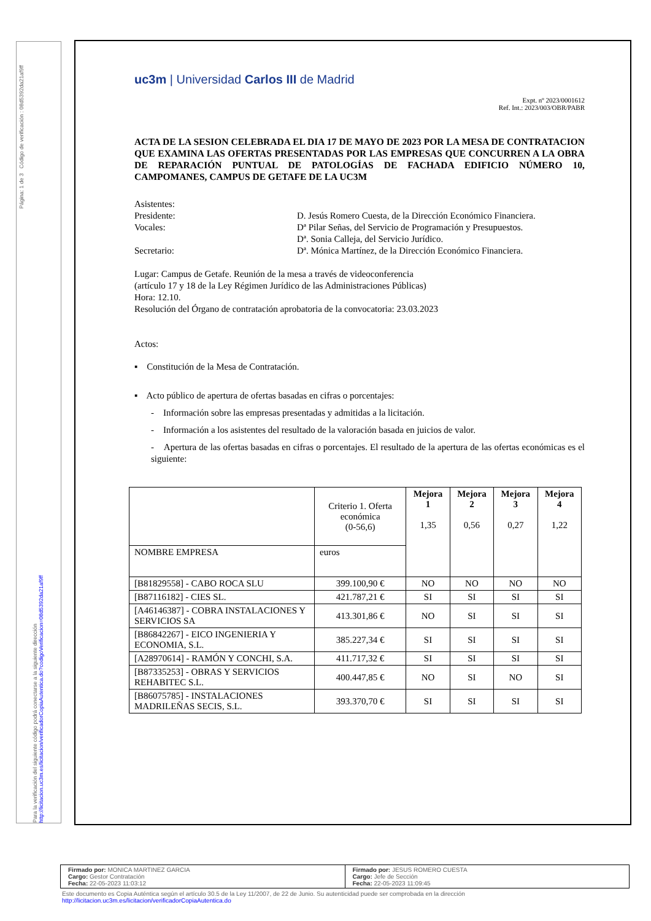Página: 1 de 3 Código de verificación : 08d5392da21af9ff
uc3m | Universidad Carlos III de Madrid
Expt. nº 2023/0001612
Ref. Int.: 2023/003/OBR/PABR
ACTA DE LA SESION CELEBRADA EL DIA 17 DE MAYO DE 2023 POR LA MESA DE CONTRATACION QUE EXAMINA LAS OFERTAS PRESENTADAS POR LAS EMPRESAS QUE CONCURREN A LA OBRA DE REPARACIÓN PUNTUAL DE PATOLOGÍAS DE FACHADA EDIFICIO NÚMERO 10, CAMPOMANES, CAMPUS DE GETAFE DE LA UC3M
Asistentes:
Presidente: D. Jesús Romero Cuesta, de la Dirección Económico Financiera.
Vocales: Dª Pilar Señas, del Servicio de Programación y Presupuestos.
Dª. Sonia Calleja, del Servicio Jurídico.
Secretario: Dª. Mónica Martínez, de la Dirección Económico Financiera.
Lugar: Campus de Getafe. Reunión de la mesa a través de videoconferencia
(artículo 17 y 18 de la Ley Régimen Jurídico de las Administraciones Públicas)
Hora: 12.10.
Resolución del Órgano de contratación aprobatoria de la convocatoria: 23.03.2023
Actos:
▪ Constitución de la Mesa de Contratación.
▪ Acto público de apertura de ofertas basadas en cifras o porcentajes:
- Información sobre las empresas presentadas y admitidas a la licitación.
- Información a los asistentes del resultado de la valoración basada en juicios de valor.
- Apertura de las ofertas basadas en cifras o porcentajes. El resultado de la apertura de las ofertas económicas es el siguiente:
| | Criterio 1. Oferta económica (0-56,6) | Mejora 1 1,35 | Mejora 2 0,56 | Mejora 3 0,27 | Mejora 4 1,22 |
| NOMBRE EMPRESA | euros | | | | |
| [B81829558] - CABO ROCA SLU | 399.100,90 € | NO | NO | NO | NO |
| [B87116182] - CIES SL. | 421.787,21 € | SI | SI | SI | SI |
| [A46146387] - COBRA INSTALACIONES Y SERVICIOS SA | 413.301,86 € | NO | SI | SI | SI |
| [B86842267] - EICO INGENIERIA Y ECONOMIA, S.L. | 385.227,34 € | SI | SI | SI | SI |
| [A28970614] - RAMÓN Y CONCHI, S.A. | 411.717,32 € | SI | SI | SI | SI |
| [B87335253] - OBRAS Y SERVICIOS REHABITEC S.L. | 400.447,85 € | NO | SI | NO | SI |
| [B86075785] - INSTALACIONES MADRILEÑAS SECIS, S.L. | 393.370,70 € | SI | SI | SI | SI |
Para la verificación del siguiente código podrá conectarse a la siguiente dirección http://licitacion.uc3m.es/licitacion/verificadorCopiaAutentica.do?codigoVerificacion=08d5392da21af9ff
Firmado por: MONICA MARTINEZ GARCIA
Cargo: Gestor Contratación
Fecha: 22-05-2023 11:03:12
Firmado por: JESUS ROMERO CUESTA
Cargo: Jefe de Sección
Fecha: 22-05-2023 11:09:45
Este documento es Copia Auténtica según el artículo 30.5 de la Ley 11/2007, de 22 de Junio. Su autenticidad puede ser comprobada en la dirección
http://licitacion.uc3m.es/licitacion/verificadorCopiaAutentica.do